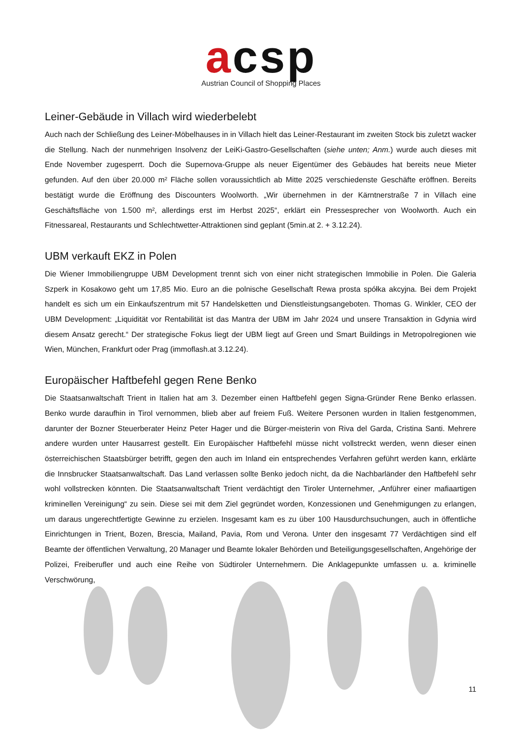acsp
Austrian Council of Shopping Places
Leiner-Gebäude in Villach wird wiederbelebt
Auch nach der Schließung des Leiner-Möbelhauses in in Villach hielt das Leiner-Restaurant im zweiten Stock bis zuletzt wacker die Stellung. Nach der nunmehrigen Insolvenz der LeiKi-Gastro-Gesellschaften (siehe unten; Anm.) wurde auch dieses mit Ende November zugesperrt. Doch die Supernova-Gruppe als neuer Eigentümer des Gebäudes hat bereits neue Mieter gefunden. Auf den über 20.000 m² Fläche sollen voraussichtlich ab Mitte 2025 verschiedenste Geschäfte eröffnen. Bereits bestätigt wurde die Eröffnung des Discounters Woolworth. „Wir übernehmen in der Kärntnerstraße 7 in Villach eine Geschäftsfläche von 1.500 m², allerdings erst im Herbst 2025“, erklärt ein Pressesprecher von Woolworth. Auch ein Fitnessareal, Restaurants und Schlechtwetter-Attraktionen sind geplant (5min.at 2. + 3.12.24).
UBM verkauft EKZ in Polen
Die Wiener Immobiliengruppe UBM Development trennt sich von einer nicht strategischen Immobilie in Polen. Die Galeria Szperk in Kosakowo geht um 17,85 Mio. Euro an die polnische Gesellschaft Rewa prosta spółka akcyjna. Bei dem Projekt handelt es sich um ein Einkaufszentrum mit 57 Handelsketten und Dienstleistungsangeboten. Thomas G. Winkler, CEO der UBM Development: „Liquidität vor Rentabilität ist das Mantra der UBM im Jahr 2024 und unsere Transaktion in Gdynia wird diesem Ansatz gerecht.“ Der strategische Fokus liegt der UBM liegt auf Green und Smart Buildings in Metropolregionen wie Wien, München, Frankfurt oder Prag (immoflash.at 3.12.24).
Europäischer Haftbefehl gegen Rene Benko
Die Staatsanwaltschaft Trient in Italien hat am 3. Dezember einen Haftbefehl gegen Signa-Gründer Rene Benko erlassen. Benko wurde daraufhin in Tirol vernommen, blieb aber auf freiem Fuß. Weitere Personen wurden in Italien festgenommen, darunter der Bozner Steuerberater Heinz Peter Hager und die Bürger-meisterin von Riva del Garda, Cristina Santi. Mehrere andere wurden unter Hausarrest gestellt. Ein Europäischer Haftbefehl müsse nicht vollstreckt werden, wenn dieser einen österreichischen Staatsbürger betrifft, gegen den auch im Inland ein entsprechendes Verfahren geführt werden kann, erklärte die Innsbrucker Staatsanwaltschaft. Das Land verlassen sollte Benko jedoch nicht, da die Nachbarländer den Haftbefehl sehr wohl vollstrecken könnten. Die Staatsanwaltschaft Trient verdächtigt den Tiroler Unternehmer, „Anführer einer mafiaartigen kriminellen Vereinigung“ zu sein. Diese sei mit dem Ziel gegründet worden, Konzessionen und Genehmigungen zu erlangen, um daraus ungerechtfertigte Gewinne zu erzielen. Insgesamt kam es zu über 100 Hausdurchsuchungen, auch in öffentliche Einrichtungen in Trient, Bozen, Brescia, Mailand, Pavia, Rom und Verona. Unter den insgesamt 77 Verdächtigen sind elf Beamte der öffentlichen Verwaltung, 20 Manager und Beamte lokaler Behörden und Beteiligungsgesellschaften, Angehörige der Polizei, Freiberufler und auch eine Reihe von Südtiroler Unternehmern. Die Anklagepunkte umfassen u. a. kriminelle Verschwörung,
11